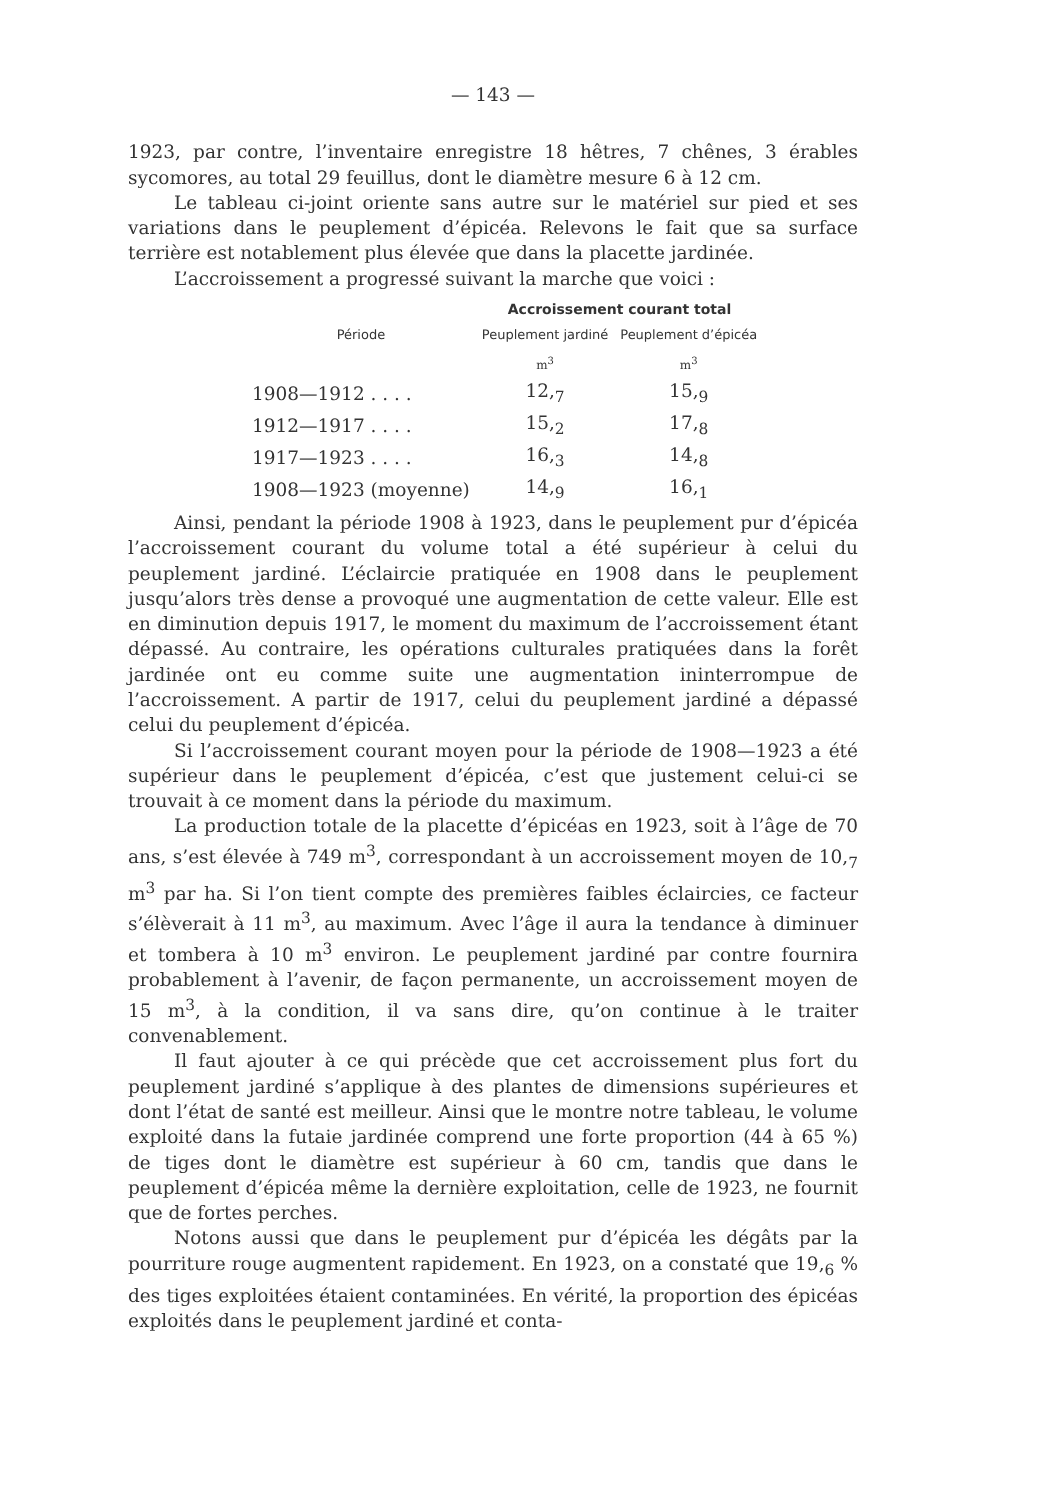— 143 —
1923, par contre, l’inventaire enregistre 18 hêtres, 7 chênes, 3 érables sycomores, au total 29 feuillus, dont le diamètre mesure 6 à 12 cm.
Le tableau ci-joint oriente sans autre sur le matériel sur pied et ses variations dans le peuplement d’épicéa. Relevons le fait que sa surface terrière est notablement plus élevée que dans la placette jardinée.
L’accroissement a progressé suivant la marche que voici :
| | Accroissement courant total | |
| --- | --- | --- |
| Période | Peuplement jardiné | Peuplement d’épicéa |
| | m<sup>3</sup> | m<sup>3</sup> |
| 1908—1912 . . . . | 12,<sub>7</sub> | 15,<sub>9</sub> |
| 1912—1917 . . . . | 15,<sub>2</sub> | 17,<sub>8</sub> |
| 1917—1923 . . . . | 16,<sub>3</sub> | 14,<sub>8</sub> |
| 1908—1923 (moyenne) | 14,<sub>9</sub> | 16,<sub>1</sub> |
Ainsi, pendant la période 1908 à 1923, dans le peuplement pur d’épicéa l’accroissement courant du volume total a été supérieur à celui du peuplement jardiné. L’éclaircie pratiquée en 1908 dans le peuplement jusqu’alors très dense a provoqué une augmentation de cette valeur. Elle est en diminution depuis 1917, le moment du maximum de l’accroissement étant dépassé. Au contraire, les opérations culturales pratiquées dans la forêt jardinée ont eu comme suite une augmentation ininterrompue de l’accroissement. A partir de 1917, celui du peuplement jardiné a dépassé celui du peuplement d’épicéa.
Si l’accroissement courant moyen pour la période de 1908—1923 a été supérieur dans le peuplement d’épicéa, c’est que justement celui-ci se trouvait à ce moment dans la période du maximum.
La production totale de la placette d’épicéas en 1923, soit à l’âge de 70 ans, s’est élevée à 749 m<sup>3</sup>, correspondant à un accroissement moyen de 10,<sub>7</sub> m<sup>3</sup> par ha. Si l’on tient compte des premières faibles éclaircies, ce facteur s’élèverait à 11 m<sup>3</sup>, au maximum. Avec l’âge il aura la tendance à diminuer et tombera à 10 m<sup>3</sup> environ. Le peuplement jardiné par contre fournira probablement à l’avenir, de façon permanente, un accroissement moyen de 15 m<sup>3</sup>, à la condition, il va sans dire, qu’on continue à le traiter convenablement.
Il faut ajouter à ce qui précède que cet accroissement plus fort du peuplement jardiné s’applique à des plantes de dimensions supérieures et dont l’état de santé est meilleur. Ainsi que le montre notre tableau, le volume exploité dans la futaie jardinée comprend une forte proportion (44 à 65 %) de tiges dont le diamètre est supérieur à 60 cm, tandis que dans le peuplement d’épicéa même la dernière exploitation, celle de 1923, ne fournit que de fortes perches.
Notons aussi que dans le peuplement pur d’épicéa les dégâts par la pourriture rouge augmentent rapidement. En 1923, on a constaté que 19,<sub>6</sub> % des tiges exploitées étaient contaminées. En vérité, la proportion des épicéas exploités dans le peuplement jardiné et conta-